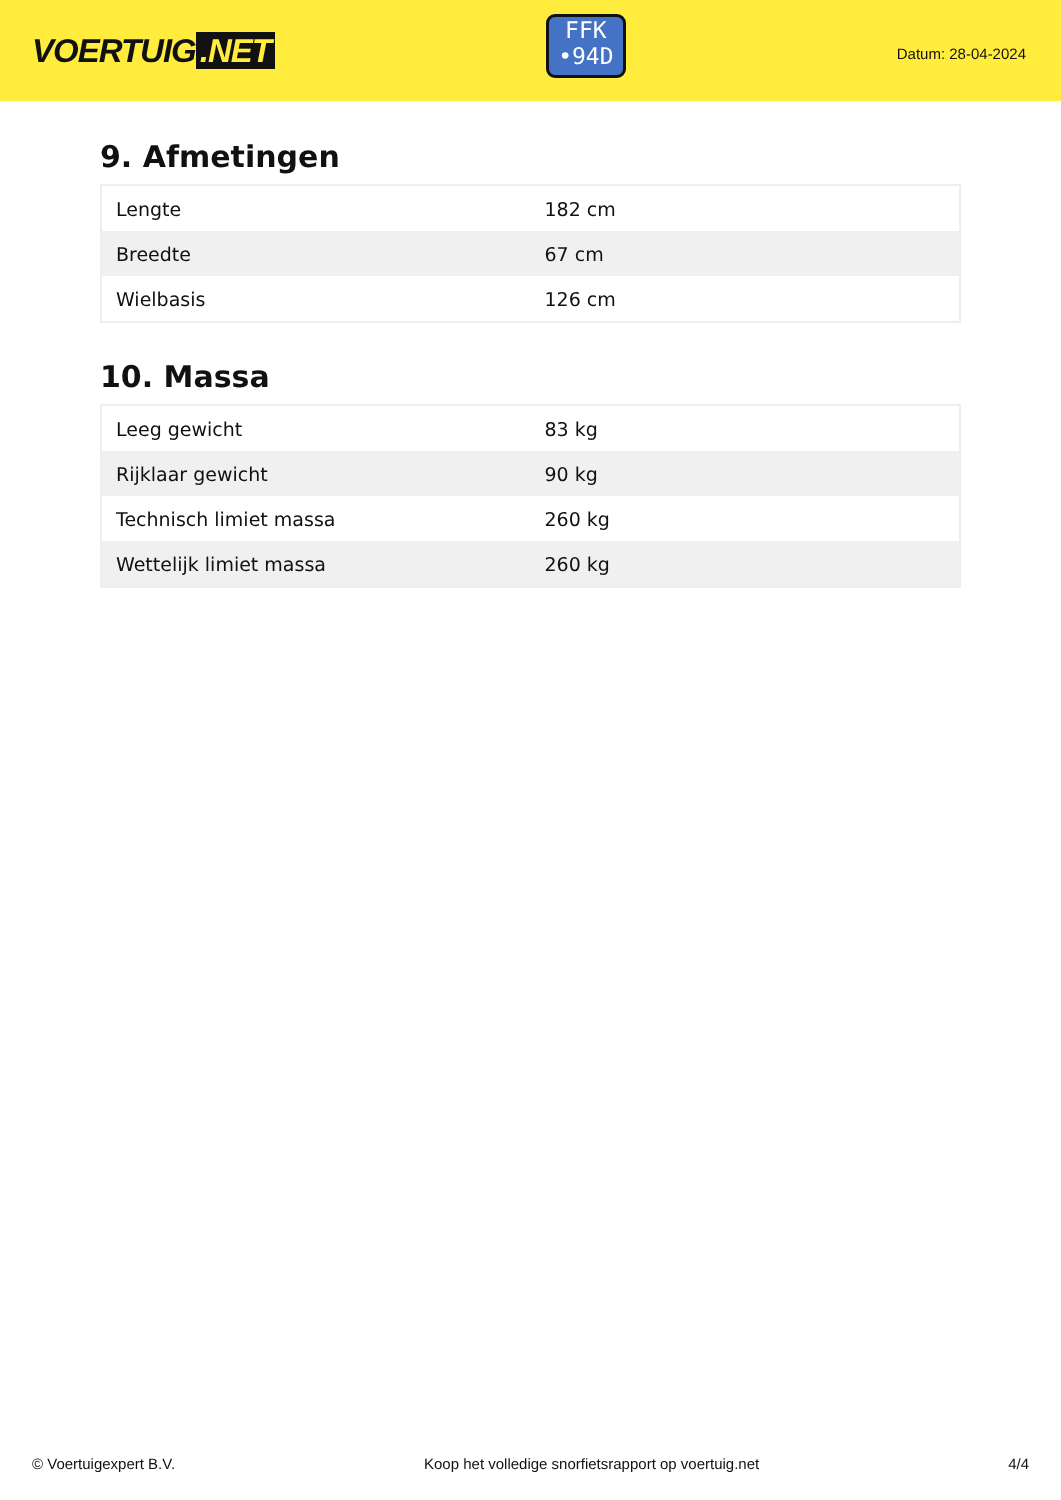VOERTUIG.NET
FFK
•94D
Datum: 28-04-2024
9. Afmetingen
| Lengte | 182 cm |
| Breedte | 67 cm |
| Wielbasis | 126 cm |
10. Massa
| Leeg gewicht | 83 kg |
| Rijklaar gewicht | 90 kg |
| Technisch limiet massa | 260 kg |
| Wettelijk limiet massa | 260 kg |
© Voertuigexpert B.V. Koop het volledige snorfietsrapport op voertuig.net 4/4